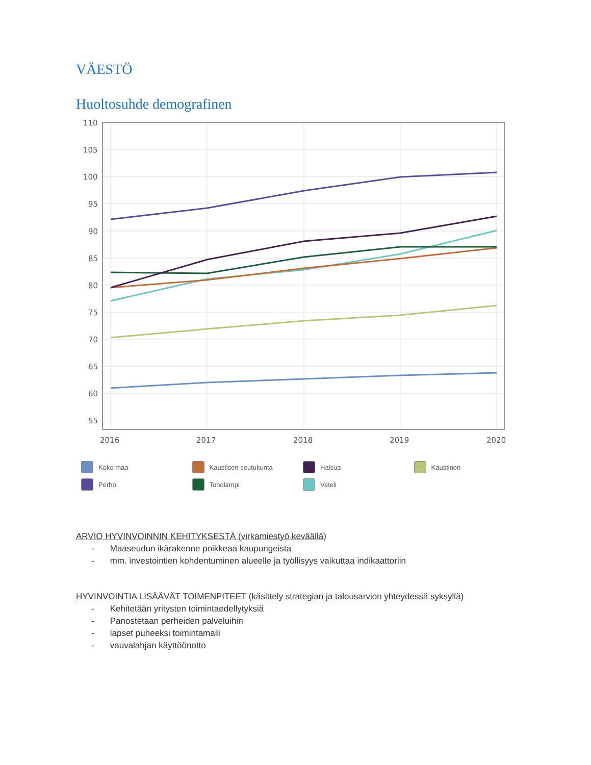VÄESTÖ
Huoltosuhde demografinen
110
105
100
95
90
85
80
75
70
65
60
55
2016
2017
2018
2019
2020
Koko maa Kaustisen seutukunta Halsua Kaustinen Perho Toholampi Veteli
ARVIO HYVINVOINNIN KEHITYKSESTÄ (virkamiestyö keväällä)
- Maaseudun ikärakenne poikkeaa kaupungeista
- mm. investointien kohdentuminen alueelle ja työllisyys vaikuttaa indikaattoriin
HYVINVOINTIA LISÄÄVÄT TOIMENPITEET (käsittely strategian ja talousarvion yhteydessä syksyllä)
- Kehitetään yritysten toimintaedellytyksiä
- Panostetaan perheiden palveluihin
- lapset puheeksi toimintamalli
- vauvalahjan käyttöönotto